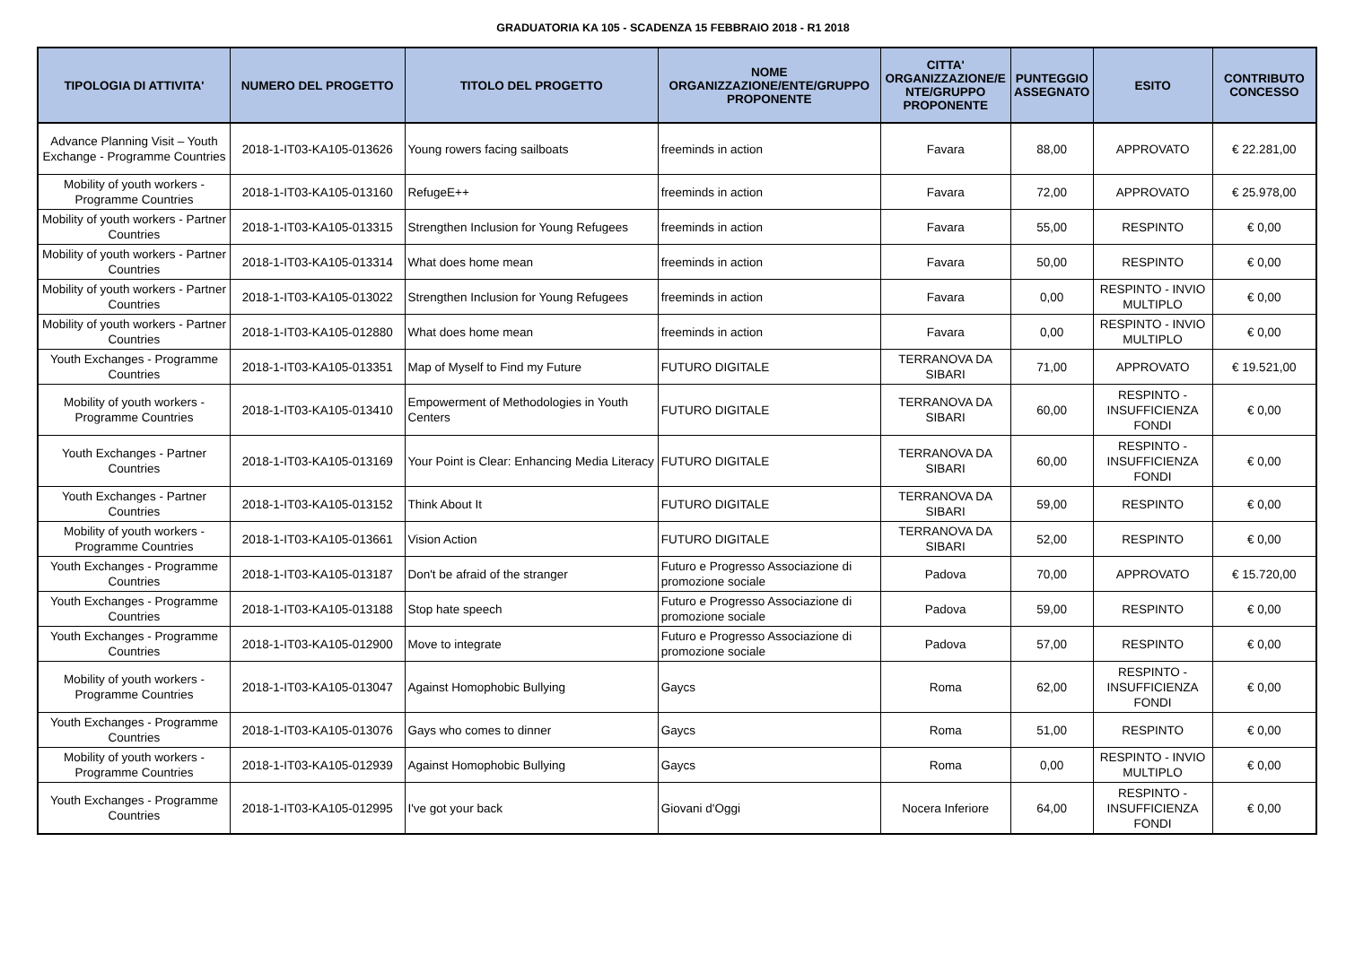GRADUATORIA KA 105 - SCADENZA 15 FEBBRAIO 2018 - R1 2018
| TIPOLOGIA DI ATTIVITA' | NUMERO DEL PROGETTO | TITOLO DEL PROGETTO | NOME ORGANIZZAZIONE/ENTE/GRUPPO PROPONENTE | CITTA' ORGANIZZAZIONE/E NTE/GRUPPO PROPONENTE | PUNTEGGIO ASSEGNATO | ESITO | CONTRIBUTO CONCESSO |
| --- | --- | --- | --- | --- | --- | --- | --- |
| Advance Planning Visit – Youth Exchange - Programme Countries | 2018-1-IT03-KA105-013626 | Young rowers facing sailboats | freeminds in action | Favara | 88,00 | APPROVATO | € 22.281,00 |
| Mobility of youth workers - Programme Countries | 2018-1-IT03-KA105-013160 | RefugeE++ | freeminds in action | Favara | 72,00 | APPROVATO | € 25.978,00 |
| Mobility of youth workers - Partner Countries | 2018-1-IT03-KA105-013315 | Strengthen Inclusion for Young Refugees | freeminds in action | Favara | 55,00 | RESPINTO | € 0,00 |
| Mobility of youth workers - Partner Countries | 2018-1-IT03-KA105-013314 | What does home mean | freeminds in action | Favara | 50,00 | RESPINTO | € 0,00 |
| Mobility of youth workers - Partner Countries | 2018-1-IT03-KA105-013022 | Strengthen Inclusion for Young Refugees | freeminds in action | Favara | 0,00 | RESPINTO - INVIO MULTIPLO | € 0,00 |
| Mobility of youth workers - Partner Countries | 2018-1-IT03-KA105-012880 | What does home mean | freeminds in action | Favara | 0,00 | RESPINTO - INVIO MULTIPLO | € 0,00 |
| Youth Exchanges - Programme Countries | 2018-1-IT03-KA105-013351 | Map of Myself to Find my Future | FUTURO DIGITALE | TERRANOVA DA SIBARI | 71,00 | APPROVATO | € 19.521,00 |
| Mobility of youth workers - Programme Countries | 2018-1-IT03-KA105-013410 | Empowerment of Methodologies in Youth Centers | FUTURO DIGITALE | TERRANOVA DA SIBARI | 60,00 | RESPINTO - INSUFFICIENZA FONDI | € 0,00 |
| Youth Exchanges - Partner Countries | 2018-1-IT03-KA105-013169 | Your Point is Clear: Enhancing Media Literacy | FUTURO DIGITALE | TERRANOVA DA SIBARI | 60,00 | RESPINTO - INSUFFICIENZA FONDI | € 0,00 |
| Youth Exchanges - Partner Countries | 2018-1-IT03-KA105-013152 | Think About It | FUTURO DIGITALE | TERRANOVA DA SIBARI | 59,00 | RESPINTO | € 0,00 |
| Mobility of youth workers - Programme Countries | 2018-1-IT03-KA105-013661 | Vision Action | FUTURO DIGITALE | TERRANOVA DA SIBARI | 52,00 | RESPINTO | € 0,00 |
| Youth Exchanges - Programme Countries | 2018-1-IT03-KA105-013187 | Don't be afraid of the stranger | Futuro e Progresso Associazione di promozione sociale | Padova | 70,00 | APPROVATO | € 15.720,00 |
| Youth Exchanges - Programme Countries | 2018-1-IT03-KA105-013188 | Stop hate speech | Futuro e Progresso Associazione di promozione sociale | Padova | 59,00 | RESPINTO | € 0,00 |
| Youth Exchanges - Programme Countries | 2018-1-IT03-KA105-012900 | Move to integrate | Futuro e Progresso Associazione di promozione sociale | Padova | 57,00 | RESPINTO | € 0,00 |
| Mobility of youth workers - Programme Countries | 2018-1-IT03-KA105-013047 | Against Homophobic Bullying | Gaycs | Roma | 62,00 | RESPINTO - INSUFFICIENZA FONDI | € 0,00 |
| Youth Exchanges - Programme Countries | 2018-1-IT03-KA105-013076 | Gays who comes to dinner | Gaycs | Roma | 51,00 | RESPINTO | € 0,00 |
| Mobility of youth workers - Programme Countries | 2018-1-IT03-KA105-012939 | Against Homophobic Bullying | Gaycs | Roma | 0,00 | RESPINTO - INVIO MULTIPLO | € 0,00 |
| Youth Exchanges - Programme Countries | 2018-1-IT03-KA105-012995 | I've got your back | Giovani d'Oggi | Nocera Inferiore | 64,00 | RESPINTO - INSUFFICIENZA FONDI | € 0,00 |